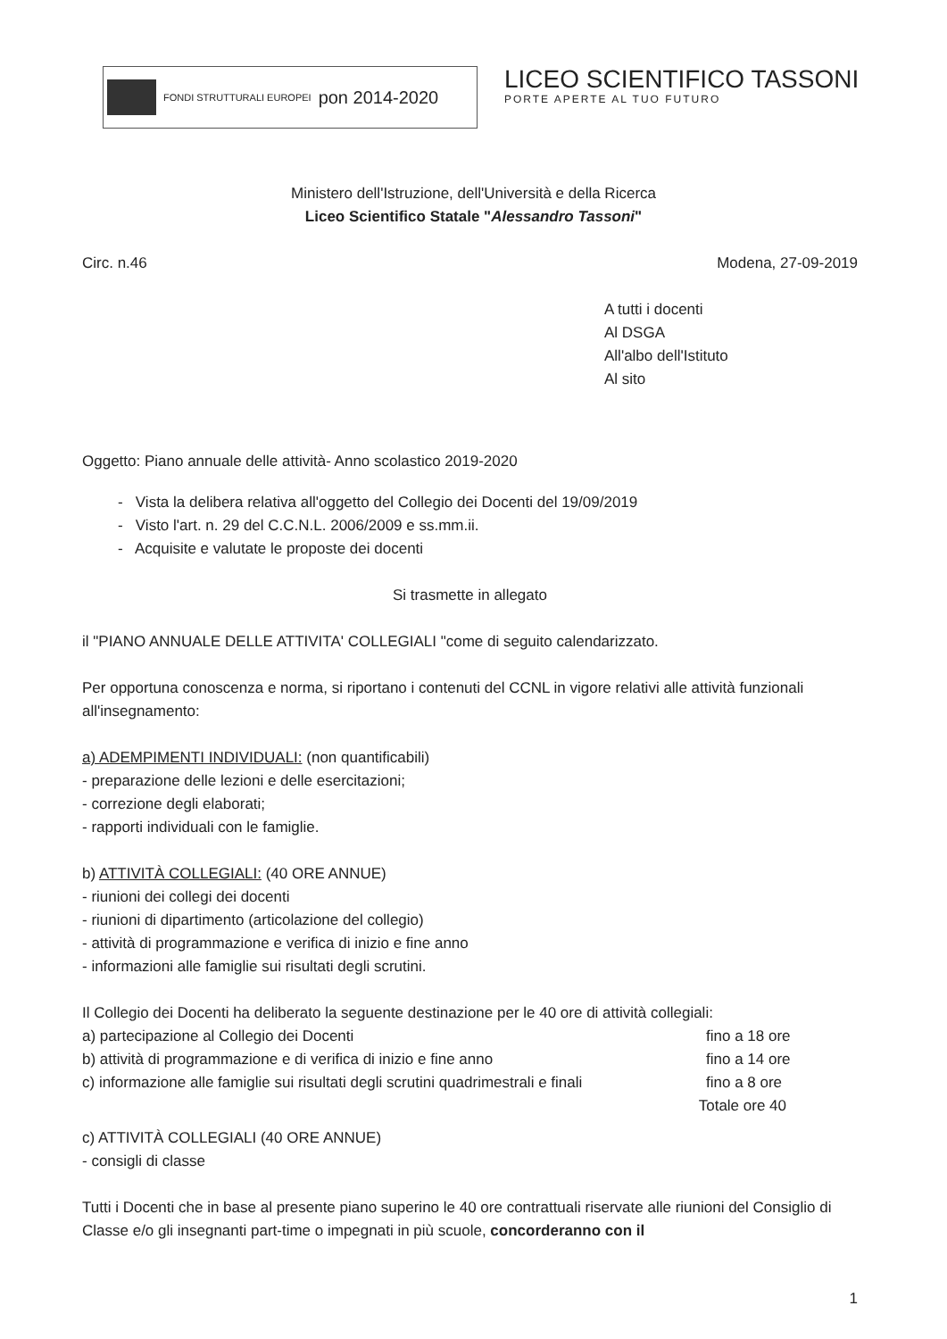FONDI STRUTTURALI EUROPEI
pon 2014-2020
LICEO SCIENTIFICO TASSONI
PORTE APERTE AL TUO FUTURO
Ministero dell'Istruzione, dell'Università e della Ricerca
Liceo Scientifico Statale "Alessandro Tassoni"
Circ. n.46 Modena, 27-09-2019
A tutti i docenti
Al DSGA
All'albo dell'Istituto
Al sito
Oggetto: Piano annuale delle attività- Anno scolastico 2019-2020
- Vista la delibera relativa all'oggetto del Collegio dei Docenti del 19/09/2019
- Visto l'art. n. 29 del C.C.N.L. 2006/2009 e ss.mm.ii.
- Acquisite e valutate le proposte dei docenti
Si trasmette in allegato
il "PIANO ANNUALE DELLE ATTIVITA' COLLEGIALI "come di seguito calendarizzato.
Per opportuna conoscenza e norma, si riportano i contenuti del CCNL in vigore relativi alle attività funzionali all'insegnamento:
a) ADEMPIMENTI INDIVIDUALI: (non quantificabili)
- preparazione delle lezioni e delle esercitazioni;
- correzione degli elaborati;
- rapporti individuali con le famiglie.
b) ATTIVITÀ COLLEGIALI: (40 ORE ANNUE)
- riunioni dei collegi dei docenti
- riunioni di dipartimento (articolazione del collegio)
- attività di programmazione e verifica di inizio e fine anno
- informazioni alle famiglie sui risultati degli scrutini.
Il Collegio dei Docenti ha deliberato la seguente destinazione per le 40 ore di attività collegiali:
a) partecipazione al Collegio dei Docenti fino a 18 ore
b) attività di programmazione e di verifica di inizio e fine anno fino a 14 ore
c) informazione alle famiglie sui risultati degli scrutini quadrimestrali e finali fino a 8 ore
Totale ore 40
c) ATTIVITÀ COLLEGIALI (40 ORE ANNUE)
- consigli di classe
Tutti i Docenti che in base al presente piano superino le 40 ore contrattuali riservate alle riunioni del Consiglio di Classe e/o gli insegnanti part-time o impegnati in più scuole, concorderanno con il
1